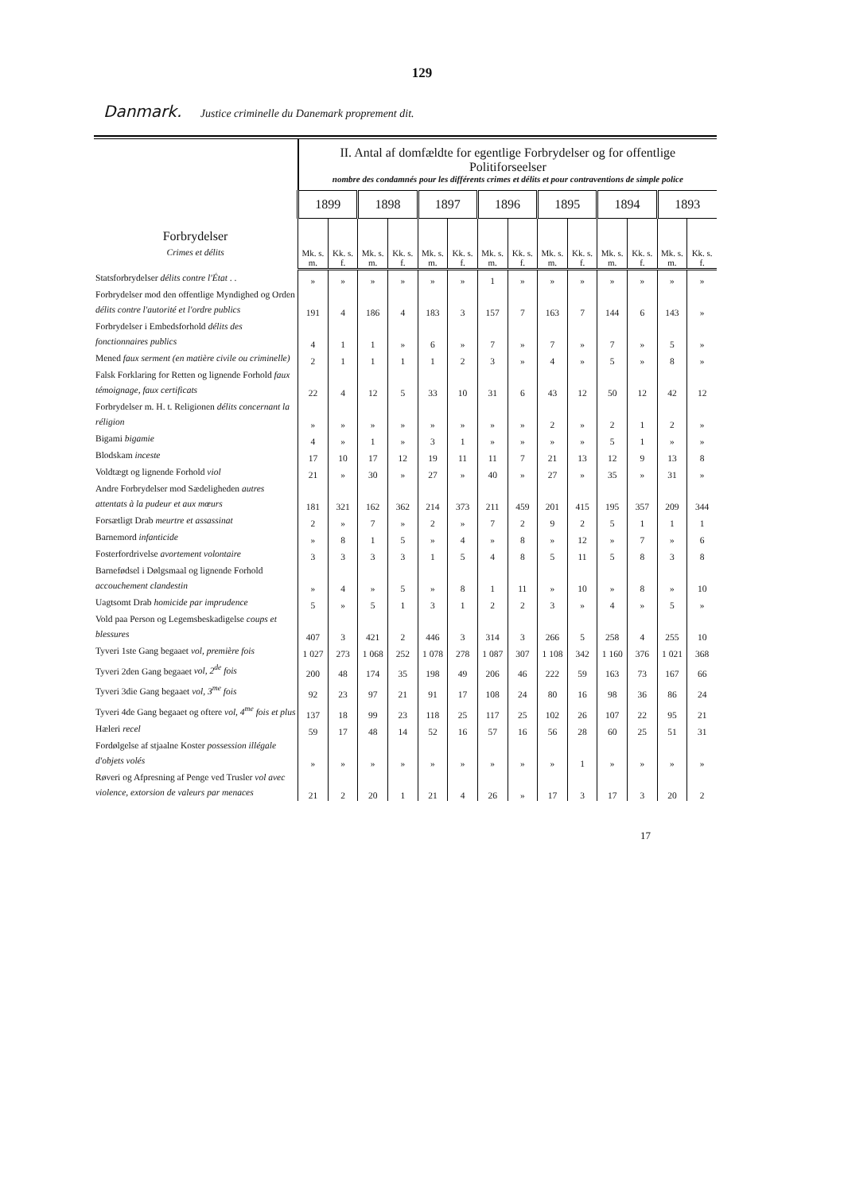129
Danmark. Justice criminelle du Danemark proprement dit.
| Forbrydelser Crimes et délits | II. Antal af domfældte for egentlige Forbrydelser og for offentlige Politiforseelser nombre des condamnés pour les différents crimes et délits et pour contraventions de simple police | | | | | | | | | | | | | |
| --- | --- | --- | --- | --- | --- | --- | --- | --- | --- | --- | --- | --- | --- | --- |
| | 1899 | | 1898 | | 1897 | | 1896 | | 1895 | | 1894 | | 1893 | |
| | Mk. s. m. | Kk. s. f. | Mk. s. m. | Kk. s. f. | Mk. s. m. | Kk. s. f. | Mk. s. m. | Kk. s. f. | Mk. s. m. | Kk. s. f. | Mk. s. m. | Kk. s. f. | Mk. s. m. | Kk. s. f. |
| Statsforbrydelser délits contre l'État . . | » | » | » | » | » | » | 1 | » | » | » | » | » | » | » |
| Forbrydelser mod den offentlige Myndighed og Orden délits contre l'autorité et l'ordre publics | 191 | 4 | 186 | 4 | 183 | 3 | 157 | 7 | 163 | 7 | 144 | 6 | 143 | » |
| Forbrydelser i Embedsforhold délits des fonctionnaires publics | 4 | 1 | 1 | » | 6 | » | 7 | » | 7 | » | 7 | » | 5 | » |
| Mened faux serment (en matière civile ou criminelle) | 2 | 1 | 1 | 1 | 1 | 2 | 3 | » | 4 | » | 5 | » | 8 | » |
| Falsk Forklaring for Retten og lignende Forhold faux témoignage, faux certificats | 22 | 4 | 12 | 5 | 33 | 10 | 31 | 6 | 43 | 12 | 50 | 12 | 42 | 12 |
| Forbrydelser m. H. t. Religionen délits concernant la réligion | » | » | » | » | » | » | » | » | 2 | » | 2 | 1 | 2 | » |
| Bigami bigamie | 4 | » | 1 | » | 3 | 1 | » | » | » | » | 5 | 1 | » | » |
| Blodskam inceste | 17 | 10 | 17 | 12 | 19 | 11 | 11 | 7 | 21 | 13 | 12 | 9 | 13 | 8 |
| Voldtægt og lignende Forhold viol | 21 | » | 30 | » | 27 | » | 40 | » | 27 | » | 35 | » | 31 | » |
| Andre Forbrydelser mod Sædeligheden autres attentats à la pudeur et aux mœurs | 181 | 321 | 162 | 362 | 214 | 373 | 211 | 459 | 201 | 415 | 195 | 357 | 209 | 344 |
| Forsætligt Drab meurtre et assassinat | 2 | » | 7 | » | 2 | » | 7 | 2 | 9 | 2 | 5 | 1 | 1 | 1 |
| Barnemord infanticide | » | 8 | 1 | 5 | » | 4 | » | 8 | » | 12 | » | 7 | » | 6 |
| Fosterfordrivelse avortement volontaire | 3 | 3 | 3 | 3 | 1 | 5 | 4 | 8 | 5 | 11 | 5 | 8 | 3 | 8 |
| Barnefødsel i Dølgsmaal og lignende Forhold accouchement clandestin | » | 4 | » | 5 | » | 8 | 1 | 11 | » | 10 | » | 8 | » | 10 |
| Uagtsomt Drab homicide par imprudence | 5 | » | 5 | 1 | 3 | 1 | 2 | 2 | 3 | » | 4 | » | 5 | » |
| Vold paa Person og Legemsbeskadigelse coups et blessures | 407 | 3 | 421 | 2 | 446 | 3 | 314 | 3 | 266 | 5 | 258 | 4 | 255 | 10 |
| Tyveri 1ste Gang begaaet vol, première fois | 1 027 | 273 | 1 068 | 252 | 1 078 | 278 | 1 087 | 307 | 1 108 | 342 | 1 160 | 376 | 1 021 | 368 |
| Tyveri 2den Gang begaaet vol, 2<sup>de</sup> fois | 200 | 48 | 174 | 35 | 198 | 49 | 206 | 46 | 222 | 59 | 163 | 73 | 167 | 66 |
| Tyveri 3die Gang begaaet vol, 3<sup>me</sup> fois | 92 | 23 | 97 | 21 | 91 | 17 | 108 | 24 | 80 | 16 | 98 | 36 | 86 | 24 |
| Tyveri 4de Gang begaaet og oftere vol, 4<sup>me</sup> fois et plus | 137 | 18 | 99 | 23 | 118 | 25 | 117 | 25 | 102 | 26 | 107 | 22 | 95 | 21 |
| Hæleri recel | 59 | 17 | 48 | 14 | 52 | 16 | 57 | 16 | 56 | 28 | 60 | 25 | 51 | 31 |
| Fordølgelse af stjaalne Koster possession illégale d'objets volés | » | » | » | » | » | » | » | » | » | 1 | » | » | » | » |
| Røveri og Afpresning af Penge ved Trusler vol avec violence, extorsion de valeurs par menaces | 21 | 2 | 20 | 1 | 21 | 4 | 26 | » | 17 | 3 | 17 | 3 | 20 | 2 |
17